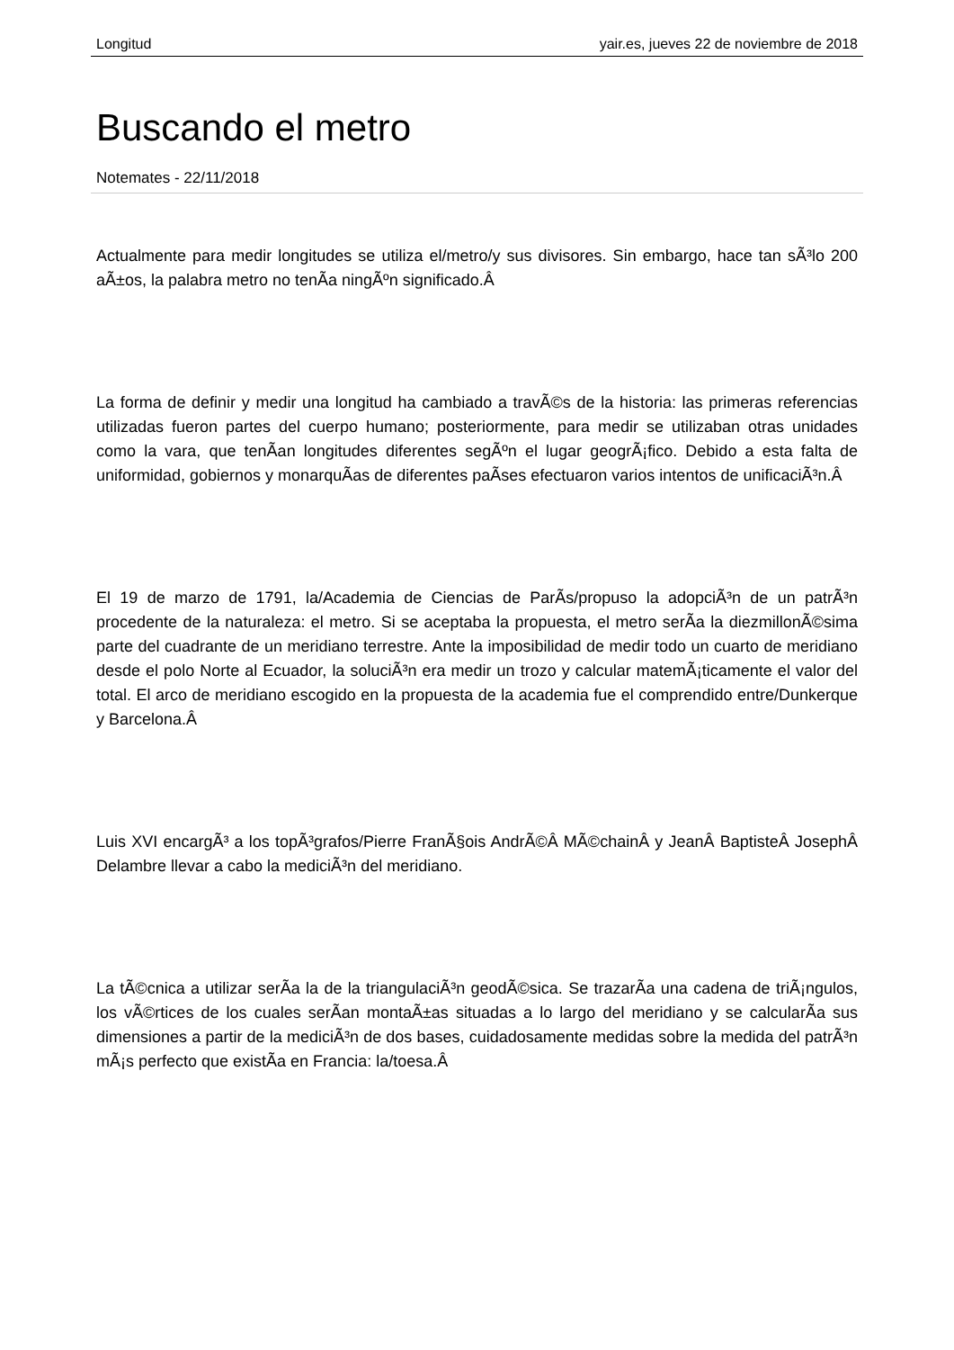Longitud yair.es, jueves 22 de noviembre de 2018
Buscando el metro
Notemates - 22/11/2018
Actualmente para medir longitudes se utiliza el/metro/y sus divisores. Sin embargo, hace tan sÃ³lo 200 aÃ±os, la palabra metro no tenÃ­a ningÃºn significado.Â
La forma de definir y medir una longitud ha cambiado a travÃ©s de la historia: las primeras referencias utilizadas fueron partes del cuerpo humano; posteriormente, para medir se utilizaban otras unidades como la vara, que tenÃ­an longitudes diferentes segÃºn el lugar geogrÃ¡fico. Debido a esta falta de uniformidad, gobiernos y monarquÃ­as de diferentes paÃ­ses efectuaron varios intentos de unificaciÃ³n.Â
El 19 de marzo de 1791, la/Academia de Ciencias de ParÃ­s/propuso la adopciÃ³n de un patrÃ³n procedente de la naturaleza: el metro. Si se aceptaba la propuesta, el metro serÃ­a la diezmillonÃ©sima parte del cuadrante de un meridiano terrestre. Ante la imposibilidad de medir todo un cuarto de meridiano desde el polo Norte al Ecuador, la soluciÃ³n era medir un trozo y calcular matemÃ¡ticamente el valor del total. El arco de meridiano escogido en la propuesta de la academia fue el comprendido entre/Dunkerque y Barcelona.Â
Luis XVI encargÃ³ a los topÃ³grafos/Pierre FranÃ§ois AndrÃ©Â MÃ©chainÂ y JeanÂ BaptisteÂ JosephÂ Delambre llevar a cabo la mediciÃ³n del meridiano.
La tÃ©cnica a utilizar serÃ­a la de la triangulaciÃ³n geodÃ©sica. Se trazarÃ­a una cadena de triÃ¡ngulos, los vÃ©rtices de los cuales serÃ­an montaÃ±as situadas a lo largo del meridiano y se calcularÃ­a sus dimensiones a partir de la mediciÃ³n de dos bases, cuidadosamente medidas sobre la medida del patrÃ³n mÃ¡s perfecto que existÃ­a en Francia: la/toesa.Â